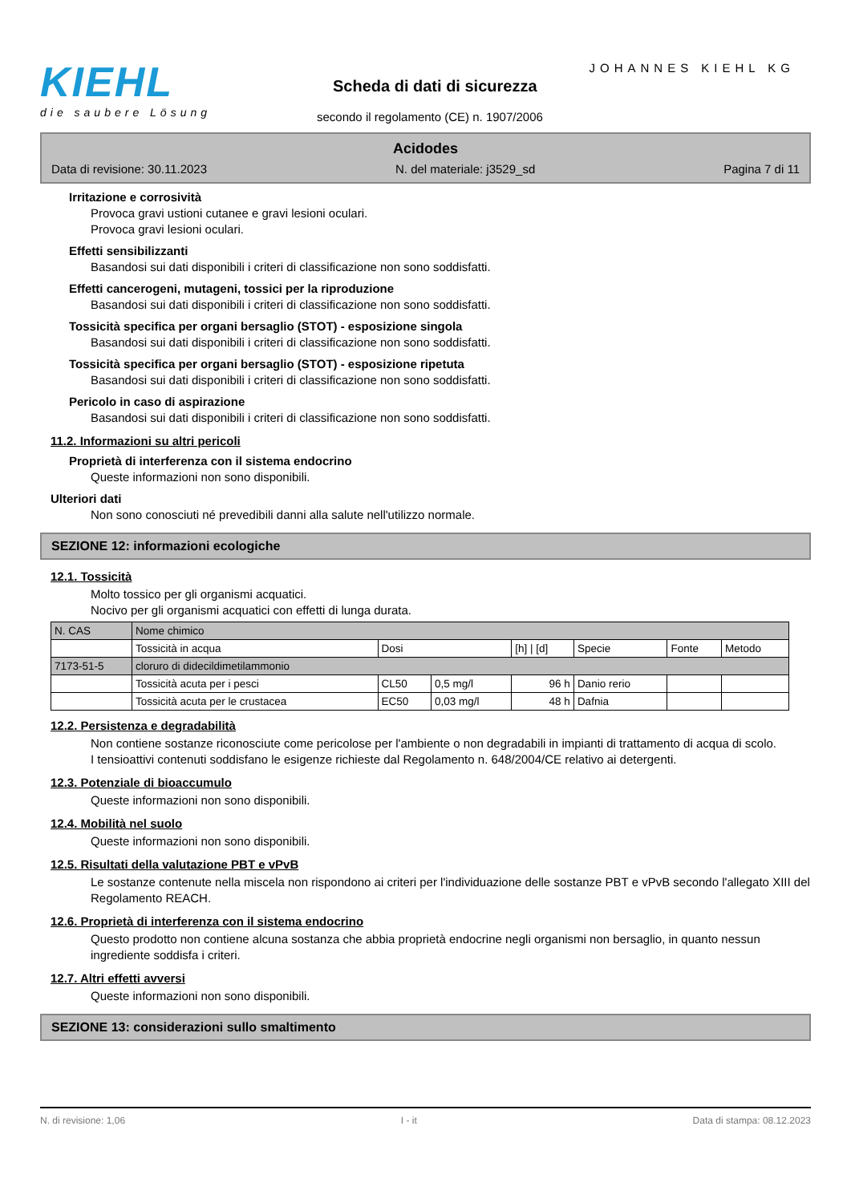KIEHL
die saubere Lösung
JOHANNES KIEHL KG
Scheda di dati di sicurezza
secondo il regolamento (CE) n. 1907/2006
Acidodes
Data di revisione: 30.11.2023 N. del materiale: j3529_sd Pagina 7 di 11
Irritazione e corrosività
Provoca gravi ustioni cutanee e gravi lesioni oculari.
Provoca gravi lesioni oculari.
Effetti sensibilizzanti
Basandosi sui dati disponibili i criteri di classificazione non sono soddisfatti.
Effetti cancerogeni, mutageni, tossici per la riproduzione
Basandosi sui dati disponibili i criteri di classificazione non sono soddisfatti.
Tossicità specifica per organi bersaglio (STOT) - esposizione singola
Basandosi sui dati disponibili i criteri di classificazione non sono soddisfatti.
Tossicità specifica per organi bersaglio (STOT) - esposizione ripetuta
Basandosi sui dati disponibili i criteri di classificazione non sono soddisfatti.
Pericolo in caso di aspirazione
Basandosi sui dati disponibili i criteri di classificazione non sono soddisfatti.
11.2. Informazioni su altri pericoli
Proprietà di interferenza con il sistema endocrino
Queste informazioni non sono disponibili.
Ulteriori dati
Non sono conosciuti né prevedibili danni alla salute nell'utilizzo normale.
SEZIONE 12: informazioni ecologiche
12.1. Tossicità
Molto tossico per gli organismi acquatici.
Nocivo per gli organismi acquatici con effetti di lunga durata.
| N. CAS | Nome chimico | | | | | | |
| | Tossicità in acqua | Dosi | | [h] / [d] | Specie | Fonte | Metodo |
| 7173-51-5 | cloruro di didecildimetilammonio | | | | | | |
| | Tossicità acuta per i pesci | CL50 | 0,5 mg/l | 96 h | Danio rerio | | |
| | Tossicità acuta per le crustacea | EC50 | 0,03 mg/l | 48 h | Dafnia | | |
12.2. Persistenza e degradabilità
Non contiene sostanze riconosciute come pericolose per l'ambiente o non degradabili in impianti di trattamento di acqua di scolo.
I tensioattivi contenuti soddisfano le esigenze richieste dal Regolamento n. 648/2004/CE relativo ai detergenti.
12.3. Potenziale di bioaccumulo
Queste informazioni non sono disponibili.
12.4. Mobilità nel suolo
Queste informazioni non sono disponibili.
12.5. Risultati della valutazione PBT e vPvB
Le sostanze contenute nella miscela non rispondono ai criteri per l'individuazione delle sostanze PBT e vPvB secondo l'allegato XIII del Regolamento REACH.
12.6. Proprietà di interferenza con il sistema endocrino
Questo prodotto non contiene alcuna sostanza che abbia proprietà endocrine negli organismi non bersaglio, in quanto nessun ingrediente soddisfa i criteri.
12.7. Altri effetti avversi
Queste informazioni non sono disponibili.
SEZIONE 13: considerazioni sullo smaltimento
N. di revisione: 1,06 I - it Data di stampa: 08.12.2023